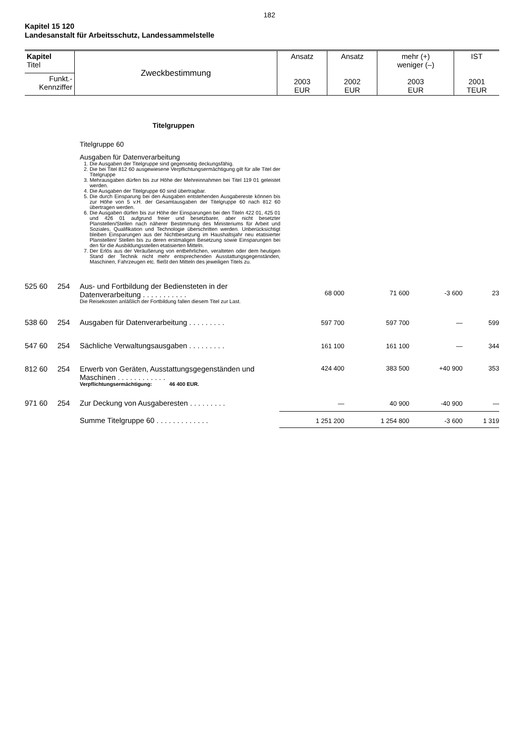182
Kapitel 15 120
Landesanstalt für Arbeitsschutz, Landessammelstelle
| Kapitel Titel | Zweckbestimmung | Ansatz 2003 EUR | Ansatz 2002 EUR | mehr (+) weniger (–) 2003 EUR | IST 2001 TEUR |
| Funkt.- Kennziffer | | | | | |
Titelgruppen
Titelgruppe 60
Ausgaben für Datenverarbeitung
1. Die Ausgaben der Titelgruppe sind gegenseitig deckungsfähig.
2. Die bei Titel 812 60 ausgewiesene Verpflichtungsermächtigung gilt für alle Titel der Titelgruppe
3. Mehrausgaben dürfen bis zur Höhe der Mehreinnahmen bei Titel 119 01 geleistet werden.
4. Die Ausgaben der Titelgruppe 60 sind übertragbar.
5. Die durch Einsparung bei den Ausgaben entstehenden Ausgabereste können bis zur Höhe von 5 v.H. der Gesamtausgaben der Titelgruppe 60 nach 812 60 übertragen werden.
6. Die Ausgaben dürfen bis zur Höhe der Einsparungen bei den Titeln 422 01, 425 01 und 426 01 aufgrund freier und besetzbarer, aber nicht besetzter Planstellen/Stellen nach näherer Bestimmung des Ministeriums für Arbeit und Soziales, Qualifikation und Technologie überschritten werden. Unberücksichtigt bleiben Einsparungen aus der Nichtbesetzung im Haushaltsjahr neu etatisierter Planstellen/ Stellen bis zu deren erstmaligen Besetzung sowie Einsparungen bei den für die Ausbildungsstellen etatisierten Mitteln.
7. Der Erlös aus der Veräußerung von entbehrlichen, veralteten oder dem heutigen Stand der Technik nicht mehr entsprechenden Ausstattungsgegenständen, Maschinen, Fahrzeugen etc. fließt den Mitteln des jeweiligen Titels zu.
| 525 60 | 254 | Aus- und Fortbildung der Bediensteten in der Datenverarbeitung . . . . . . . . . . . Die Reisekosten anläßlich der Fortbildung fallen diesem Titel zur Last. | 68 000 | 71 600 | -3 600 | 23 |
| 538 60 | 254 | Ausgaben für Datenverarbeitung . . . . . . . . . | 597 700 | 597 700 | — | 599 |
| 547 60 | 254 | Sächliche Verwaltungsausgaben . . . . . . . . . | 161 100 | 161 100 | — | 344 |
| 812 60 | 254 | Erwerb von Geräten, Ausstattungsgegenständen und Maschinen . . . . . . . . . . . . Verpflichtungsermächtigung: 46 400 EUR. | 424 400 | 383 500 | +40 900 | 353 |
| 971 60 | 254 | Zur Deckung von Ausgaberesten . . . . . . . . . | — | 40 900 | -40 900 | — |
| | | Summe Titelgruppe 60 . . . . . . . . . . . . . | 1 251 200 | 1 254 800 | -3 600 | 1 319 |